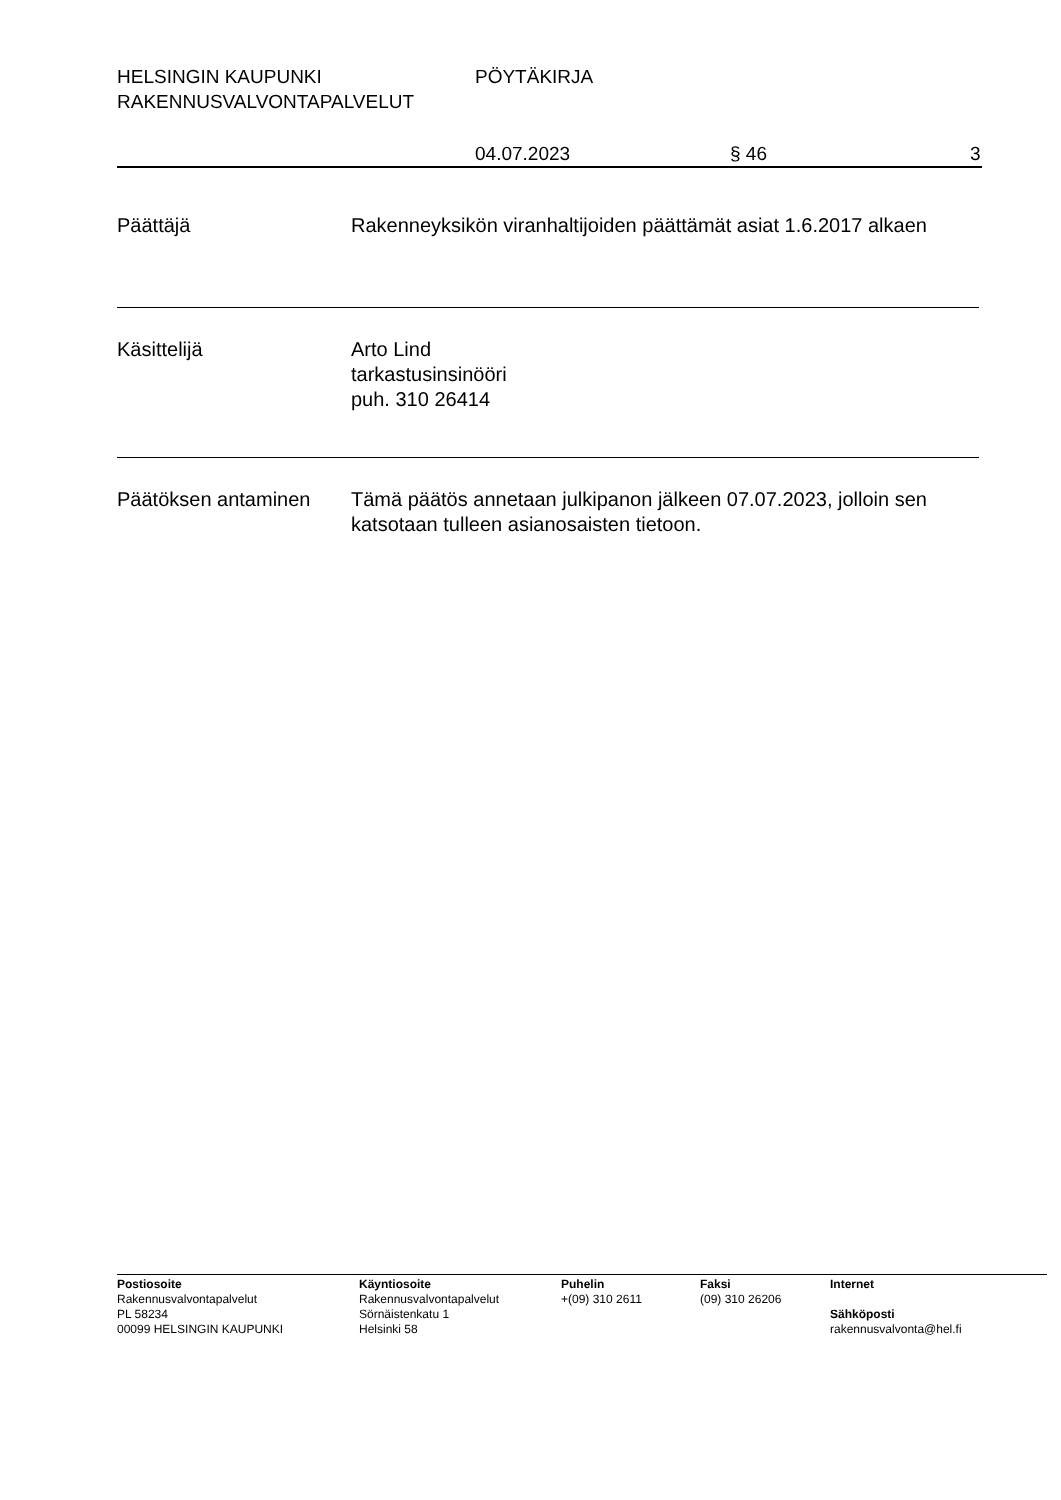HELSINGIN KAUPUNKI PÖYTÄKIRJA
RAKENNUSVALVONTAPALVELUT
04.07.2023 § 46 3
Päättäjä Rakenneyksikön viranhaltijoiden päättämät asiat 1.6.2017 alkaen
Käsittelijä Arto Lind
tarkastusinsinööri
puh. 310 26414
Päätöksen antaminen Tämä päätös annetaan julkipanon jälkeen 07.07.2023, jolloin sen katsotaan tulleen asianosaisten tietoon.
Postiosoite
Rakennusvalvontapalvelut
PL 58234
00099 HELSINGIN KAUPUNKI
Käyntiosoite
Rakennusvalvontapalvelut
Sörnäistenkatu 1
Helsinki 58
Puhelin
+(09) 310 2611
Faksi
(09) 310 26206
Internet
Sähköposti
rakennusvalvonta@hel.fi